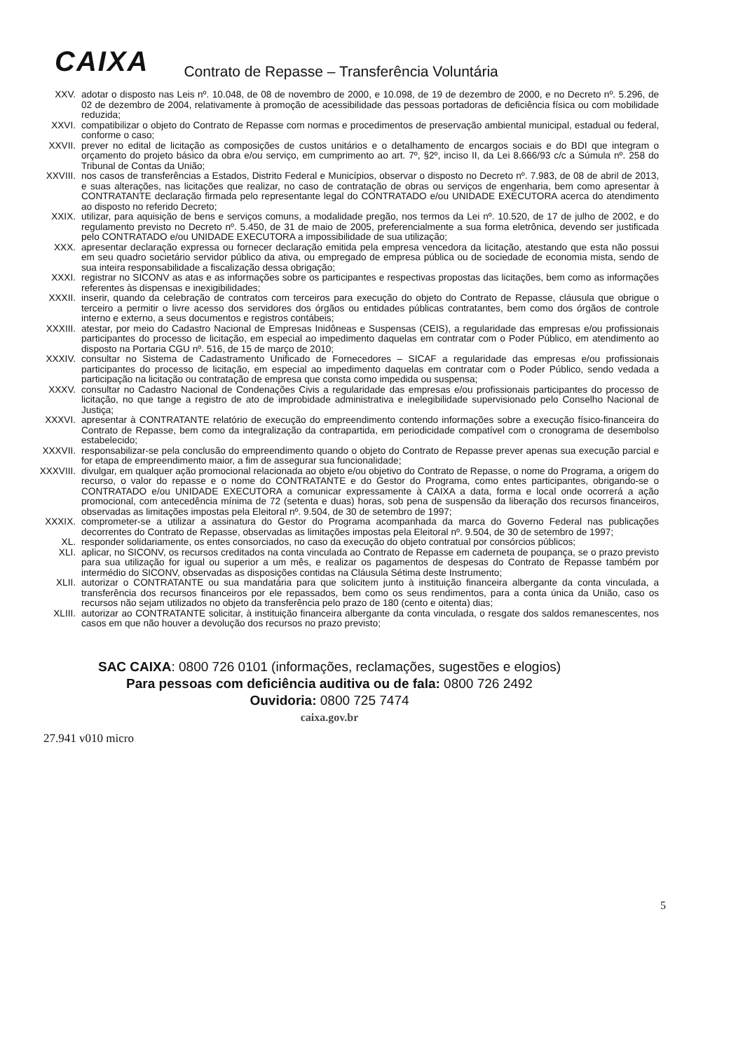CAIXA Contrato de Repasse – Transferência Voluntária
XXV. adotar o disposto nas Leis nº. 10.048, de 08 de novembro de 2000, e 10.098, de 19 de dezembro de 2000, e no Decreto nº. 5.296, de 02 de dezembro de 2004, relativamente à promoção de acessibilidade das pessoas portadoras de deficiência física ou com mobilidade reduzida;
XXVI. compatibilizar o objeto do Contrato de Repasse com normas e procedimentos de preservação ambiental municipal, estadual ou federal, conforme o caso;
XXVII. prever no edital de licitação as composições de custos unitários e o detalhamento de encargos sociais e do BDI que integram o orçamento do projeto básico da obra e/ou serviço, em cumprimento ao art. 7º, §2º, inciso II, da Lei 8.666/93 c/c a Súmula nº. 258 do Tribunal de Contas da União;
XXVIII. nos casos de transferências a Estados, Distrito Federal e Municípios, observar o disposto no Decreto nº. 7.983, de 08 de abril de 2013, e suas alterações, nas licitações que realizar, no caso de contratação de obras ou serviços de engenharia, bem como apresentar à CONTRATANTE declaração firmada pelo representante legal do CONTRATADO e/ou UNIDADE EXECUTORA acerca do atendimento ao disposto no referido Decreto;
XXIX. utilizar, para aquisição de bens e serviços comuns, a modalidade pregão, nos termos da Lei nº. 10.520, de 17 de julho de 2002, e do regulamento previsto no Decreto nº. 5.450, de 31 de maio de 2005, preferencialmente a sua forma eletrônica, devendo ser justificada pelo CONTRATADO e/ou UNIDADE EXECUTORA a impossibilidade de sua utilização;
XXX. apresentar declaração expressa ou fornecer declaração emitida pela empresa vencedora da licitação, atestando que esta não possui em seu quadro societário servidor público da ativa, ou empregado de empresa pública ou de sociedade de economia mista, sendo de sua inteira responsabilidade a fiscalização dessa obrigação;
XXXI. registrar no SICONV as atas e as informações sobre os participantes e respectivas propostas das licitações, bem como as informações referentes às dispensas e inexigibilidades;
XXXII. inserir, quando da celebração de contratos com terceiros para execução do objeto do Contrato de Repasse, cláusula que obrigue o terceiro a permitir o livre acesso dos servidores dos órgãos ou entidades públicas contratantes, bem como dos órgãos de controle interno e externo, a seus documentos e registros contábeis;
XXXIII. atestar, por meio do Cadastro Nacional de Empresas Inidôneas e Suspensas (CEIS), a regularidade das empresas e/ou profissionais participantes do processo de licitação, em especial ao impedimento daquelas em contratar com o Poder Público, em atendimento ao disposto na Portaria CGU nº. 516, de 15 de março de 2010;
XXXIV. consultar no Sistema de Cadastramento Unificado de Fornecedores – SICAF a regularidade das empresas e/ou profissionais participantes do processo de licitação, em especial ao impedimento daquelas em contratar com o Poder Público, sendo vedada a participação na licitação ou contratação de empresa que consta como impedida ou suspensa;
XXXV. consultar no Cadastro Nacional de Condenações Civis a regularidade das empresas e/ou profissionais participantes do processo de licitação, no que tange a registro de ato de improbidade administrativa e inelegibilidade supervisionado pelo Conselho Nacional de Justiça;
XXXVI. apresentar à CONTRATANTE relatório de execução do empreendimento contendo informações sobre a execução físico-financeira do Contrato de Repasse, bem como da integralização da contrapartida, em periodicidade compatível com o cronograma de desembolso estabelecido;
XXXVII. responsabilizar-se pela conclusão do empreendimento quando o objeto do Contrato de Repasse prever apenas sua execução parcial e for etapa de empreendimento maior, a fim de assegurar sua funcionalidade;
XXXVIII. divulgar, em qualquer ação promocional relacionada ao objeto e/ou objetivo do Contrato de Repasse, o nome do Programa, a origem do recurso, o valor do repasse e o nome do CONTRATANTE e do Gestor do Programa, como entes participantes, obrigando-se o CONTRATADO e/ou UNIDADE EXECUTORA a comunicar expressamente à CAIXA a data, forma e local onde ocorrerá a ação promocional, com antecedência mínima de 72 (setenta e duas) horas, sob pena de suspensão da liberação dos recursos financeiros, observadas as limitações impostas pela Eleitoral nº. 9.504, de 30 de setembro de 1997;
XXXIX. comprometer-se a utilizar a assinatura do Gestor do Programa acompanhada da marca do Governo Federal nas publicações decorrentes do Contrato de Repasse, observadas as limitações impostas pela Eleitoral nº. 9.504, de 30 de setembro de 1997;
XL. responder solidariamente, os entes consorciados, no caso da execução do objeto contratual por consórcios públicos;
XLI. aplicar, no SICONV, os recursos creditados na conta vinculada ao Contrato de Repasse em caderneta de poupança, se o prazo previsto para sua utilização for igual ou superior a um mês, e realizar os pagamentos de despesas do Contrato de Repasse também por intermédio do SICONV, observadas as disposições contidas na Cláusula Sétima deste Instrumento;
XLII. autorizar o CONTRATANTE ou sua mandatária para que solicitem junto à instituição financeira albergante da conta vinculada, a transferência dos recursos financeiros por ele repassados, bem como os seus rendimentos, para a conta única da União, caso os recursos não sejam utilizados no objeto da transferência pelo prazo de 180 (cento e oitenta) dias;
XLIII. autorizar ao CONTRATANTE solicitar, à instituição financeira albergante da conta vinculada, o resgate dos saldos remanescentes, nos casos em que não houver a devolução dos recursos no prazo previsto;
5
SAC CAIXA: 0800 726 0101 (informações, reclamações, sugestões e elogios)
Para pessoas com deficiência auditiva ou de fala: 0800 726 2492
Ouvidoria: 0800 725 7474
caixa.gov.br
27.941 v010 micro